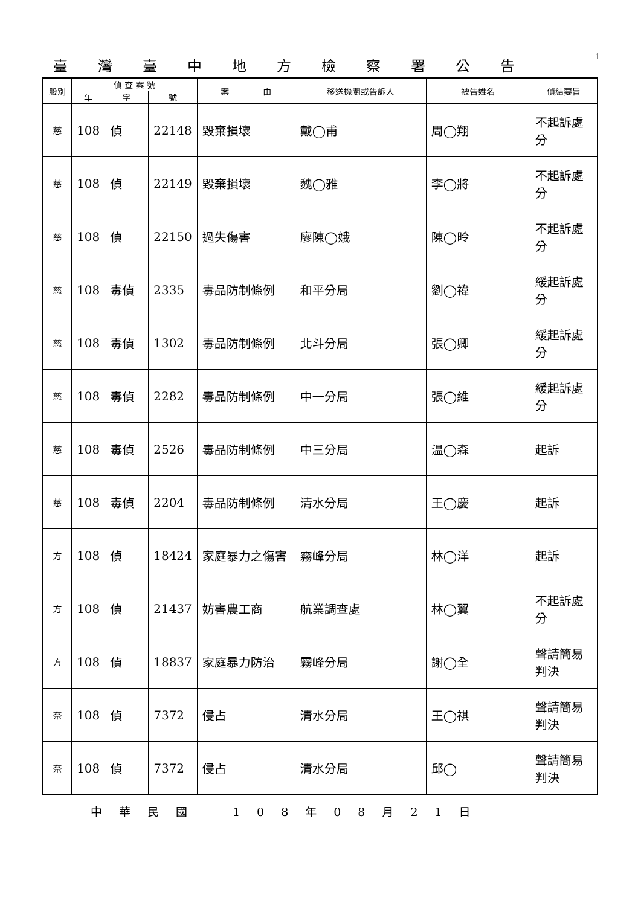1
臺灣臺中地方檢察署公告
| 股別 | 偵 查 案 號 | | | 案 由 | 移送機關或告訴人 | 被告姓名 | 偵結要旨 |
| --- | --- | --- | --- | --- | --- | --- | --- |
| | 年 | 字 | 號 | | | | |
| 慈 | 108 | 偵 | 22148 | 毀棄損壞 | 戴◯甫 | 周◯翔 | 不起訴處分 |
| 慈 | 108 | 偵 | 22149 | 毀棄損壞 | 魏◯雅 | 李◯將 | 不起訴處分 |
| 慈 | 108 | 偵 | 22150 | 過失傷害 | 廖陳◯娥 | 陳◯昤 | 不起訴處分 |
| 慈 | 108 | 毒偵 | 2335 | 毒品防制條例 | 和平分局 | 劉◯禕 | 緩起訴處分 |
| 慈 | 108 | 毒偵 | 1302 | 毒品防制條例 | 北斗分局 | 張◯卿 | 緩起訴處分 |
| 慈 | 108 | 毒偵 | 2282 | 毒品防制條例 | 中一分局 | 張◯維 | 緩起訴處分 |
| 慈 | 108 | 毒偵 | 2526 | 毒品防制條例 | 中三分局 | 温◯森 | 起訴 |
| 慈 | 108 | 毒偵 | 2204 | 毒品防制條例 | 清水分局 | 王◯慶 | 起訴 |
| 方 | 108 | 偵 | 18424 | 家庭暴力之傷害 | 霧峰分局 | 林◯洋 | 起訴 |
| 方 | 108 | 偵 | 21437 | 妨害農工商 | 航業調查處 | 林◯翼 | 不起訴處分 |
| 方 | 108 | 偵 | 18837 | 家庭暴力防治 | 霧峰分局 | 謝◯全 | 聲請簡易判決 |
| 奈 | 108 | 偵 | 7372 | 侵占 | 清水分局 | 王◯祺 | 聲請簡易判決 |
| 奈 | 108 | 偵 | 7372 | 侵占 | 清水分局 | 邱◯ | 聲請簡易判決 |
中華民國　108年08月21日